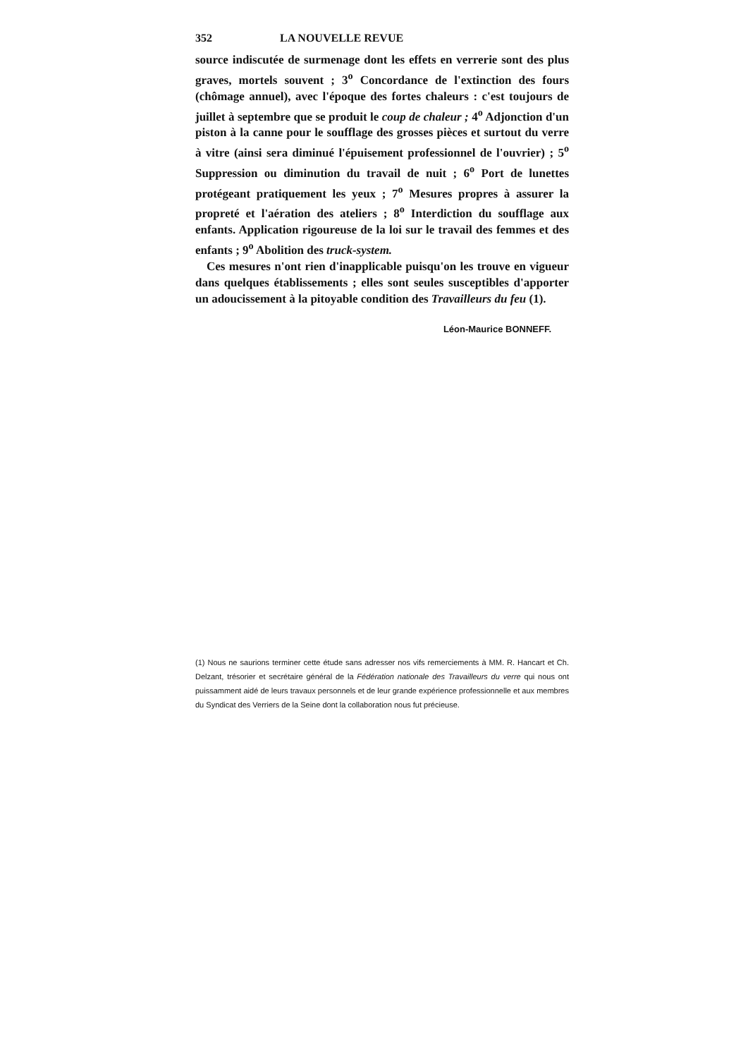352 LA NOUVELLE REVUE
source indiscutée de surmenage dont les effets en verrerie sont des plus graves, mortels souvent ; 3<sup>o</sup> Concordance de l'extinction des fours (chômage annuel), avec l'époque des fortes chaleurs : c'est toujours de juillet à septembre que se produit le coup de chaleur ; 4<sup>o</sup> Adjonction d'un piston à la canne pour le soufflage des grosses pièces et surtout du verre à vitre (ainsi sera diminué l'épuisement professionnel de l'ouvrier) ; 5<sup>o</sup> Suppression ou diminution du travail de nuit ; 6<sup>o</sup> Port de lunettes protégeant pratiquement les yeux ; 7<sup>o</sup> Mesures propres à assurer la propreté et l'aération des ateliers ; 8<sup>o</sup> Interdiction du soufflage aux enfants. Application rigoureuse de la loi sur le travail des femmes et des enfants ; 9<sup>o</sup> Abolition des truck-system.
Ces mesures n'ont rien d'inapplicable puisqu'on les trouve en vigueur dans quelques établissements ; elles sont seules susceptibles d'apporter un adoucissement à la pitoyable condition des Travailleurs du feu (1).
Léon-Maurice BONNEFF.
(1) Nous ne saurions terminer cette étude sans adresser nos vifs remerciements à MM. R. Hancart et Ch. Delzant, trésorier et secrétaire général de la Fédération nationale des Travailleurs du verre qui nous ont puissamment aidé de leurs travaux personnels et de leur grande expérience professionnelle et aux membres du Syndicat des Verriers de la Seine dont la collaboration nous fut précieuse.